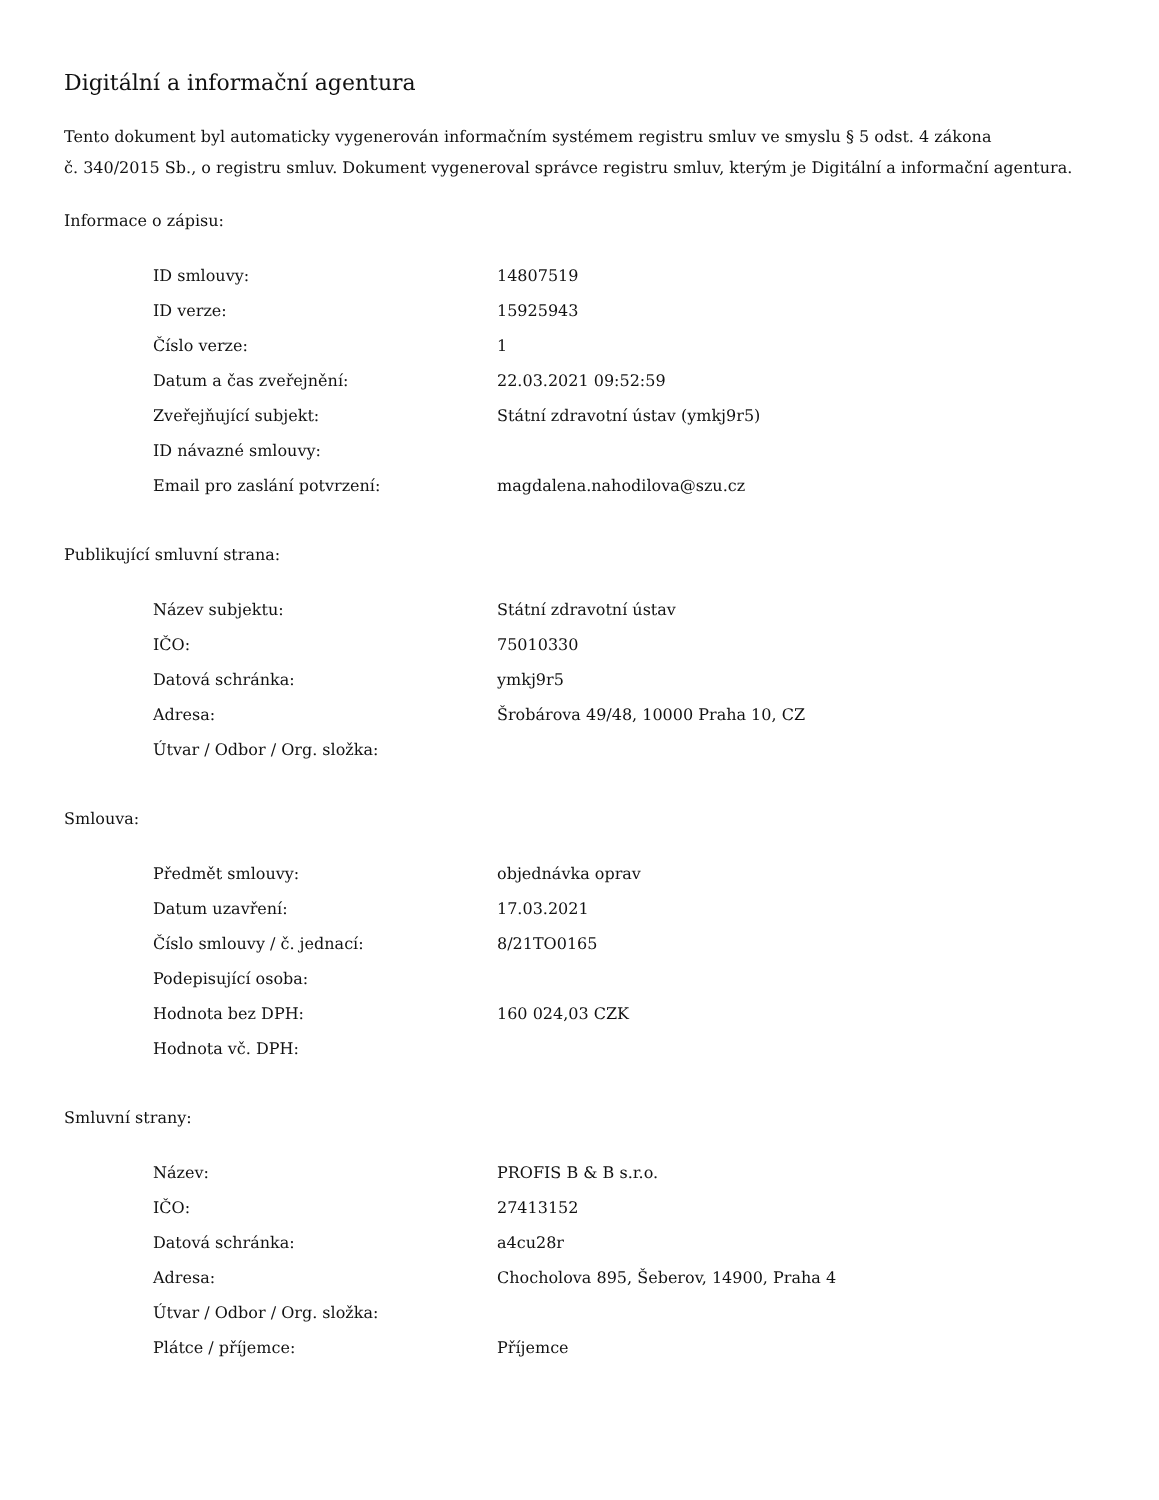Digitální a informační agentura
Tento dokument byl automaticky vygenerován informačním systémem registru smluv ve smyslu § 5 odst. 4 zákona
č. 340/2015 Sb., o registru smluv. Dokument vygeneroval správce registru smluv, kterým je Digitální a informační agentura.
Informace o zápisu:
| ID smlouvy: | 14807519 |
| ID verze: | 15925943 |
| Číslo verze: | 1 |
| Datum a čas zveřejnění: | 22.03.2021 09:52:59 |
| Zveřejňující subjekt: | Státní zdravotní ústav (ymkj9r5) |
| ID návazné smlouvy: | |
| Email pro zaslání potvrzení: | magdalena.nahodilova@szu.cz |
Publikující smluvní strana:
| Název subjektu: | Státní zdravotní ústav |
| IČO: | 75010330 |
| Datová schránka: | ymkj9r5 |
| Adresa: | Šrobárova 49/48, 10000 Praha 10, CZ |
| Útvar / Odbor / Org. složka: | |
Smlouva:
| Předmět smlouvy: | objednávka oprav |
| Datum uzavření: | 17.03.2021 |
| Číslo smlouvy / č. jednací: | 8/21TO0165 |
| Podepisující osoba: | |
| Hodnota bez DPH: | 160 024,03 CZK |
| Hodnota vč. DPH: | |
Smluvní strany:
| Název: | PROFIS B & B s.r.o. |
| IČO: | 27413152 |
| Datová schránka: | a4cu28r |
| Adresa: | Chocholova 895, Šeberov, 14900, Praha 4 |
| Útvar / Odbor / Org. složka: | |
| Plátce / příjemce: | Příjemce |